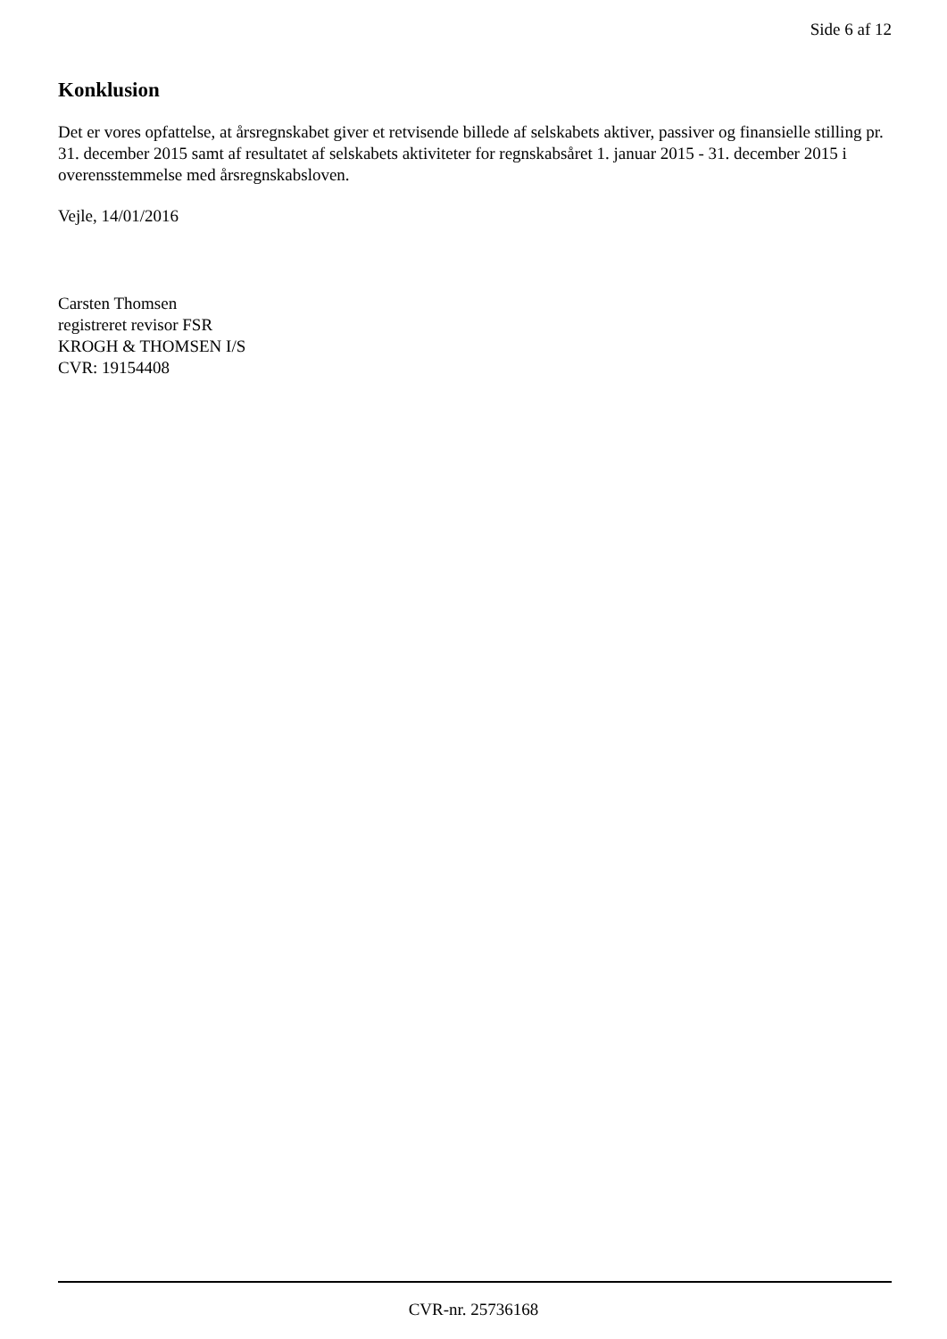Side 6 af 12
Konklusion
Det er vores opfattelse, at årsregnskabet giver et retvisende billede af selskabets aktiver, passiver og finansielle stilling pr. 31. december 2015 samt af resultatet af selskabets aktiviteter for regnskabsåret 1. januar 2015 - 31. december 2015 i overensstemmelse med årsregnskabsloven.
Vejle, 14/01/2016
Carsten Thomsen
registreret revisor FSR
KROGH & THOMSEN I/S
CVR: 19154408
CVR-nr. 25736168